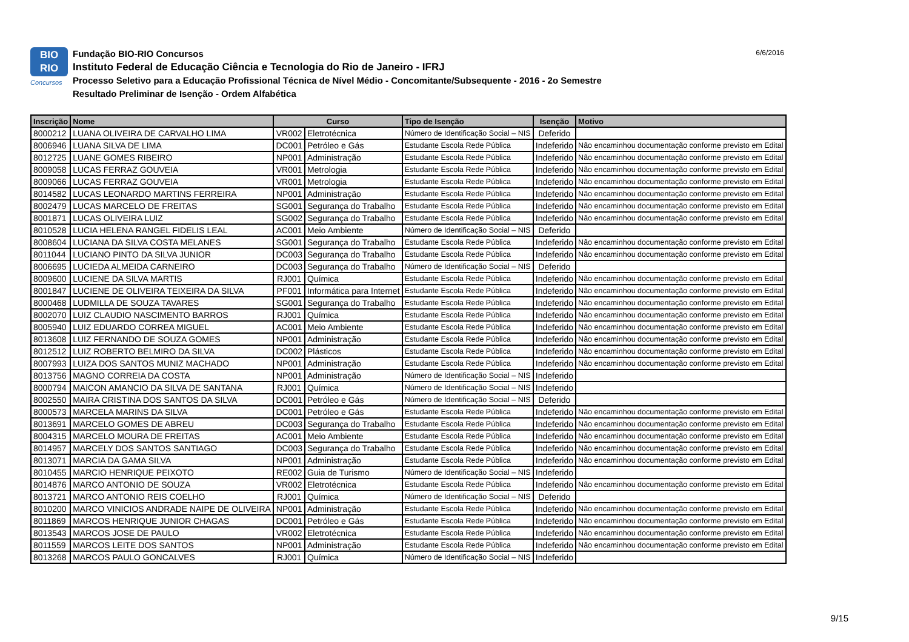BIO
RIO
Concursos
Fundação BIO-RIO Concursos
Instituto Federal de Educação Ciência e Tecnologia do Rio de Janeiro - IFRJ
Processo Seletivo para a Educação Profissional Técnica de Nível Médio - Concomitante/Subsequente - 2016 - 2o Semestre
Resultado Preliminar de Isenção - Ordem Alfabética
6/6/2016
| Inscrição | Nome | Curso | | Tipo de Isenção | Isenção | Motivo |
| --- | --- | --- | --- | --- | --- | --- |
| 8000212 | LUANA OLIVEIRA DE CARVALHO LIMA | VR002 | Eletrotécnica | Número de Identificação Social – NIS | Deferido | |
| 8006946 | LUANA SILVA DE LIMA | DC001 | Petróleo e Gás | Estudante Escola Rede Pública | Indeferido | Não encaminhou documentação conforme previsto em Edital |
| 8012725 | LUANE GOMES RIBEIRO | NP001 | Administração | Estudante Escola Rede Pública | Indeferido | Não encaminhou documentação conforme previsto em Edital |
| 8009058 | LUCAS FERRAZ GOUVEIA | VR001 | Metrologia | Estudante Escola Rede Pública | Indeferido | Não encaminhou documentação conforme previsto em Edital |
| 8009066 | LUCAS FERRAZ GOUVEIA | VR001 | Metrologia | Estudante Escola Rede Pública | Indeferido | Não encaminhou documentação conforme previsto em Edital |
| 8014582 | LUCAS LEONARDO MARTINS FERREIRA | NP001 | Administração | Estudante Escola Rede Pública | Indeferido | Não encaminhou documentação conforme previsto em Edital |
| 8002479 | LUCAS MARCELO DE FREITAS | SG001 | Segurança do Trabalho | Estudante Escola Rede Pública | Indeferido | Não encaminhou documentação conforme previsto em Edital |
| 8001871 | LUCAS OLIVEIRA LUIZ | SG002 | Segurança do Trabalho | Estudante Escola Rede Pública | Indeferido | Não encaminhou documentação conforme previsto em Edital |
| 8010528 | LUCIA HELENA RANGEL FIDELIS LEAL | AC001 | Meio Ambiente | Número de Identificação Social – NIS | Deferido | |
| 8008604 | LUCIANA DA SILVA COSTA MELANES | SG001 | Segurança do Trabalho | Estudante Escola Rede Pública | Indeferido | Não encaminhou documentação conforme previsto em Edital |
| 8011044 | LUCIANO PINTO DA SILVA JUNIOR | DC003 | Segurança do Trabalho | Estudante Escola Rede Pública | Indeferido | Não encaminhou documentação conforme previsto em Edital |
| 8006695 | LUCIEDA ALMEIDA CARNEIRO | DC003 | Segurança do Trabalho | Número de Identificação Social – NIS | Deferido | |
| 8009600 | LUCIENE DA SILVA MARTIS | RJ001 | Química | Estudante Escola Rede Pública | Indeferido | Não encaminhou documentação conforme previsto em Edital |
| 8001847 | LUCIENE DE OLIVEIRA TEIXEIRA DA SILVA | PF001 | Informática para Internet | Estudante Escola Rede Pública | Indeferido | Não encaminhou documentação conforme previsto em Edital |
| 8000468 | LUDMILLA DE SOUZA TAVARES | SG001 | Segurança do Trabalho | Estudante Escola Rede Pública | Indeferido | Não encaminhou documentação conforme previsto em Edital |
| 8002070 | LUIZ CLAUDIO NASCIMENTO BARROS | RJ001 | Química | Estudante Escola Rede Pública | Indeferido | Não encaminhou documentação conforme previsto em Edital |
| 8005940 | LUIZ EDUARDO CORREA MIGUEL | AC001 | Meio Ambiente | Estudante Escola Rede Pública | Indeferido | Não encaminhou documentação conforme previsto em Edital |
| 8013608 | LUIZ FERNANDO DE SOUZA GOMES | NP001 | Administração | Estudante Escola Rede Pública | Indeferido | Não encaminhou documentação conforme previsto em Edital |
| 8012512 | LUIZ ROBERTO BELMIRO DA SILVA | DC002 | Plásticos | Estudante Escola Rede Pública | Indeferido | Não encaminhou documentação conforme previsto em Edital |
| 8007993 | LUIZA DOS SANTOS MUNIZ MACHADO | NP001 | Administração | Estudante Escola Rede Pública | Indeferido | Não encaminhou documentação conforme previsto em Edital |
| 8013756 | MAGNO CORREIA DA COSTA | NP001 | Administração | Número de Identificação Social – NIS | Indeferido | |
| 8000794 | MAICON AMANCIO DA SILVA DE SANTANA | RJ001 | Química | Número de Identificação Social – NIS | Indeferido | |
| 8002550 | MAIRA CRISTINA DOS SANTOS DA SILVA | DC001 | Petróleo e Gás | Número de Identificação Social – NIS | Deferido | |
| 8000573 | MARCELA MARINS DA SILVA | DC001 | Petróleo e Gás | Estudante Escola Rede Pública | Indeferido | Não encaminhou documentação conforme previsto em Edital |
| 8013691 | MARCELO GOMES DE ABREU | DC003 | Segurança do Trabalho | Estudante Escola Rede Pública | Indeferido | Não encaminhou documentação conforme previsto em Edital |
| 8004315 | MARCELO MOURA DE FREITAS | AC001 | Meio Ambiente | Estudante Escola Rede Pública | Indeferido | Não encaminhou documentação conforme previsto em Edital |
| 8014957 | MARCELY DOS SANTOS SANTIAGO | DC003 | Segurança do Trabalho | Estudante Escola Rede Pública | Indeferido | Não encaminhou documentação conforme previsto em Edital |
| 8013071 | MARCIA DA GAMA SILVA | NP001 | Administração | Estudante Escola Rede Pública | Indeferido | Não encaminhou documentação conforme previsto em Edital |
| 8010455 | MARCIO HENRIQUE PEIXOTO | RE002 | Guia de Turismo | Número de Identificação Social – NIS | Indeferido | |
| 8014876 | MARCO ANTONIO DE SOUZA | VR002 | Eletrotécnica | Estudante Escola Rede Pública | Indeferido | Não encaminhou documentação conforme previsto em Edital |
| 8013721 | MARCO ANTONIO REIS COELHO | RJ001 | Química | Número de Identificação Social – NIS | Deferido | |
| 8010200 | MARCO VINICIOS ANDRADE NAIPE DE OLIVEIRA | NP001 | Administração | Estudante Escola Rede Pública | Indeferido | Não encaminhou documentação conforme previsto em Edital |
| 8011869 | MARCOS HENRIQUE JUNIOR CHAGAS | DC001 | Petróleo e Gás | Estudante Escola Rede Pública | Indeferido | Não encaminhou documentação conforme previsto em Edital |
| 8013543 | MARCOS JOSE DE PAULO | VR002 | Eletrotécnica | Estudante Escola Rede Pública | Indeferido | Não encaminhou documentação conforme previsto em Edital |
| 8011559 | MARCOS LEITE DOS SANTOS | NP001 | Administração | Estudante Escola Rede Pública | Indeferido | Não encaminhou documentação conforme previsto em Edital |
| 8013268 | MARCOS PAULO GONCALVES | RJ001 | Química | Número de Identificação Social – NIS | Indeferido | |
9/15